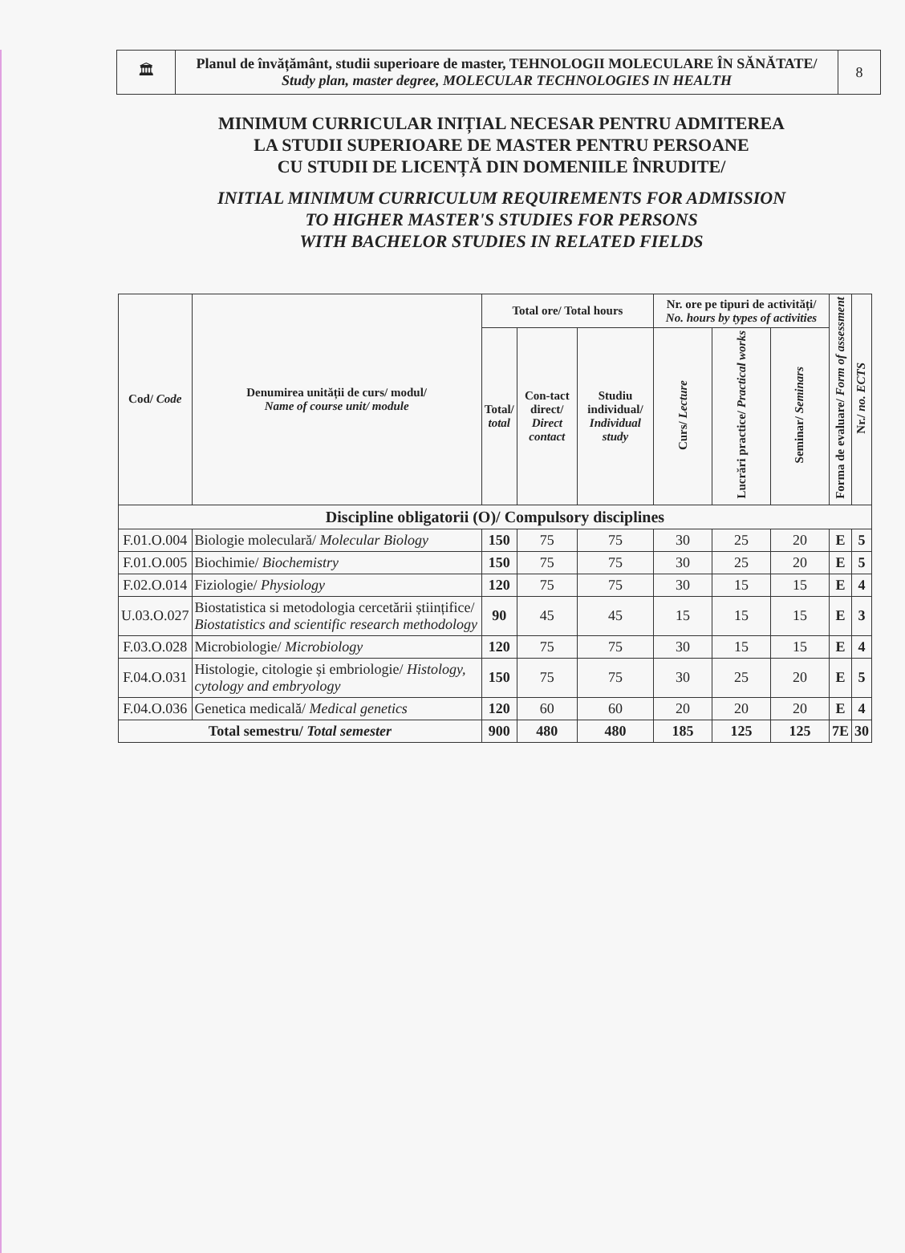| 🏛 | Planul de învățământ, studii superioare de master, TEHNOLOGII MOLECULARE ÎN SĂNĂTATE/ Study plan, master degree, MOLECULAR TECHNOLOGIES IN HEALTH | 8 |
MINIMUM CURRICULAR INIȚIAL NECESAR PENTRU ADMITEREA
LA STUDII SUPERIOARE DE MASTER PENTRU PERSOANE
CU STUDII DE LICENȚĂ DIN DOMENIILE ÎNRUDITE/
INITIAL MINIMUM CURRICULUM REQUIREMENTS FOR ADMISSION
TO HIGHER MASTER'S STUDIES FOR PERSONS
WITH BACHELOR STUDIES IN RELATED FIELDS
| Cod/ Code | Denumirea unității de curs/ modul/ Name of course unit/ module | Total ore/ Total hours | | | Nr. ore pe tipuri de activități/ No. hours by types of activities | | | Forma de evaluare/ Form of assessment | Nr./ no. ECTS |
| --- | --- | --- | --- | --- | --- | --- | --- | --- | --- |
| | | Total/ total | Con-tact direct/ Direct contact | Studiu individual/ Individual study | Curs/ Lecture | Lucrări practice/ Practical works | Seminar/ Seminars | | |
| Discipline obligatorii (O)/ Compulsory disciplines | | | | | | | | | |
| F.01.O.004 | Biologie moleculară/ Molecular Biology | 150 | 75 | 75 | 30 | 25 | 20 | E | 5 |
| F.01.O.005 | Biochimie/ Biochemistry | 150 | 75 | 75 | 30 | 25 | 20 | E | 5 |
| F.02.O.014 | Fiziologie/ Physiology | 120 | 75 | 75 | 30 | 15 | 15 | E | 4 |
| U.03.O.027 | Biostatistica si metodologia cercetării științifice/ Biostatistics and scientific research methodology | 90 | 45 | 45 | 15 | 15 | 15 | E | 3 |
| F.03.O.028 | Microbiologie/ Microbiology | 120 | 75 | 75 | 30 | 15 | 15 | E | 4 |
| F.04.O.031 | Histologie, citologie și embriologie/ Histology, cytology and embryology | 150 | 75 | 75 | 30 | 25 | 20 | E | 5 |
| F.04.O.036 | Genetica medicală/ Medical genetics | 120 | 60 | 60 | 20 | 20 | 20 | E | 4 |
| Total semestru/ Total semester | | 900 | 480 | 480 | 185 | 125 | 125 | 7E | 30 |